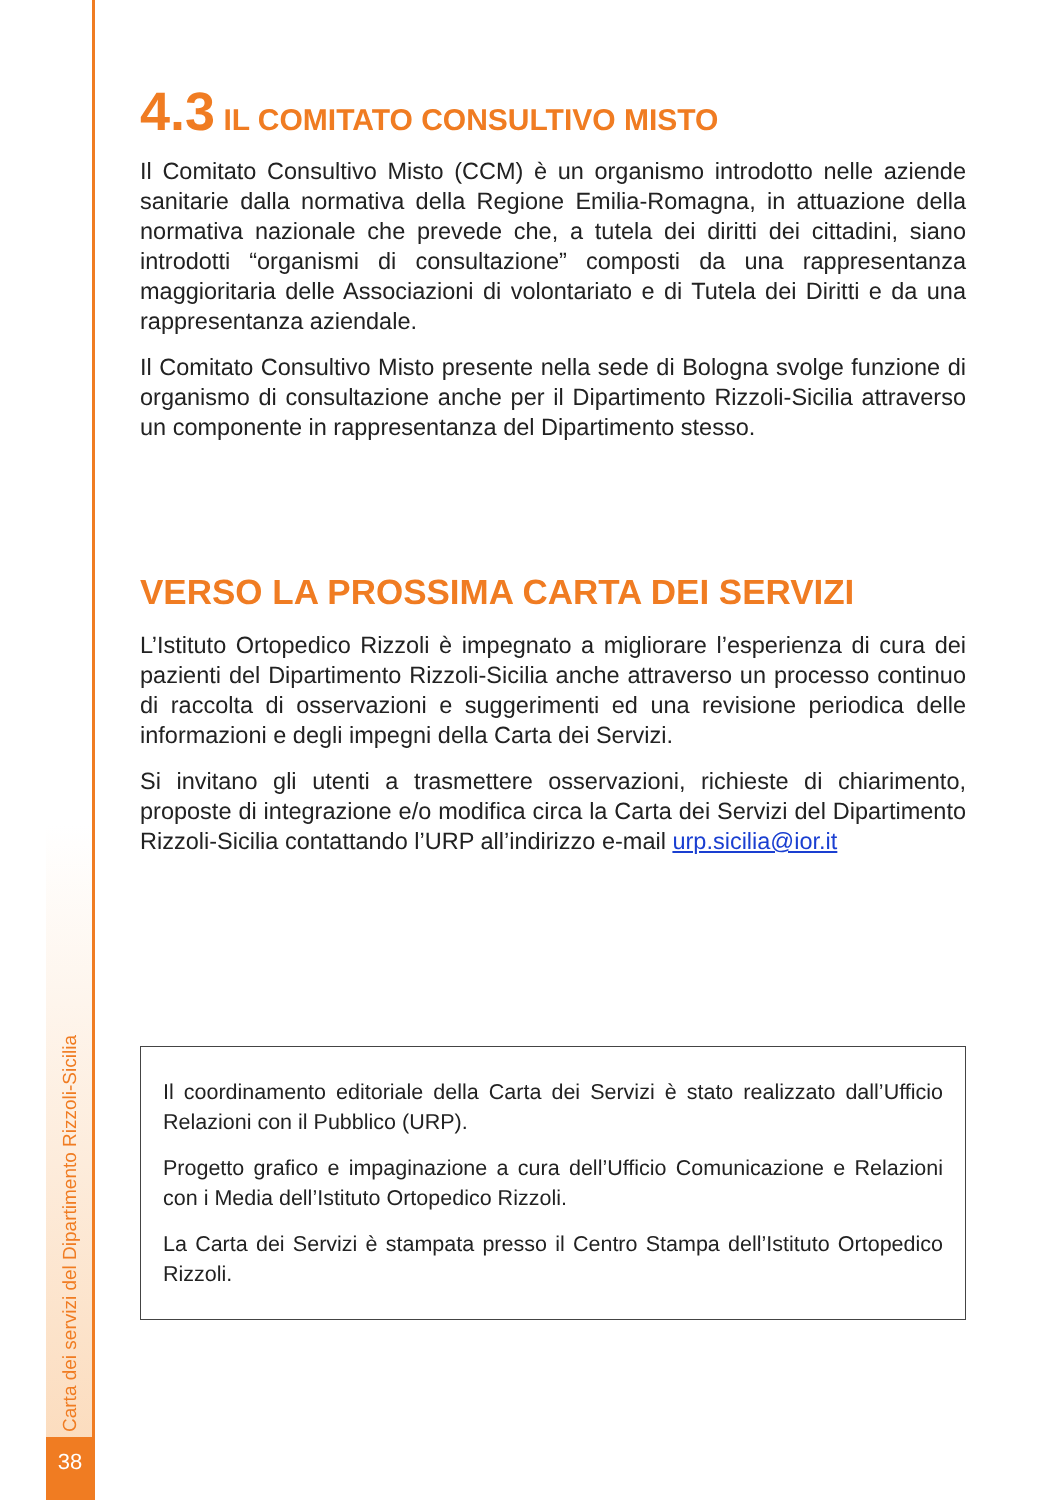Carta dei servizi del Dipartimento Rizzoli-Sicilia
38
4.3 IL COMITATO CONSULTIVO MISTO
Il Comitato Consultivo Misto (CCM) è un organismo introdotto nelle aziende sanitarie dalla normativa della Regione Emilia-Romagna, in attuazione della normativa nazionale che prevede che, a tutela dei diritti dei cittadini, siano introdotti “organismi di consultazione” composti da una rappresentanza maggioritaria delle Associazioni di volontariato e di Tutela dei Diritti e da una rappresentanza aziendale.
Il Comitato Consultivo Misto presente nella sede di Bologna svolge funzione di organismo di consultazione anche per il Dipartimento Rizzoli-Sicilia attraverso un componente in rappresentanza del Dipartimento stesso.
VERSO LA PROSSIMA CARTA DEI SERVIZI
L’Istituto Ortopedico Rizzoli è impegnato a migliorare l’esperienza di cura dei pazienti del Dipartimento Rizzoli-Sicilia anche attraverso un processo continuo di raccolta di osservazioni e suggerimenti ed una revisione periodica delle informazioni e degli impegni della Carta dei Servizi.
Si invitano gli utenti a trasmettere osservazioni, richieste di chiarimento, proposte di integrazione e/o modifica circa la Carta dei Servizi del Dipartimento Rizzoli-Sicilia contattando l’URP all’indirizzo e-mail urp.sicilia@ior.it
Il coordinamento editoriale della Carta dei Servizi è stato realizzato dall’Ufficio Relazioni con il Pubblico (URP).
Progetto grafico e impaginazione a cura dell’Ufficio Comunicazione e Relazioni con i Media dell’Istituto Ortopedico Rizzoli.
La Carta dei Servizi è stampata presso il Centro Stampa dell’Istituto Ortopedico Rizzoli.